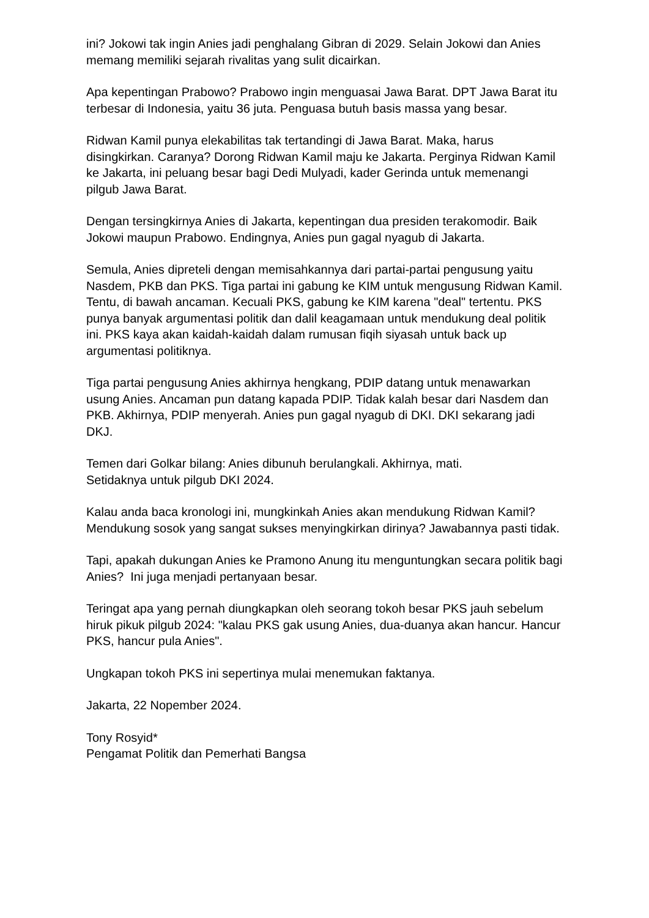ini? Jokowi tak ingin Anies jadi penghalang Gibran di 2029. Selain Jokowi dan Anies memang memiliki sejarah rivalitas yang sulit dicairkan.
Apa kepentingan Prabowo? Prabowo ingin menguasai Jawa Barat. DPT Jawa Barat itu terbesar di Indonesia, yaitu 36 juta. Penguasa butuh basis massa yang besar.
Ridwan Kamil punya elekabilitas tak tertandingi di Jawa Barat. Maka, harus disingkirkan. Caranya? Dorong Ridwan Kamil maju ke Jakarta. Perginya Ridwan Kamil ke Jakarta, ini peluang besar bagi Dedi Mulyadi, kader Gerinda untuk memenangi pilgub Jawa Barat.
Dengan tersingkirnya Anies di Jakarta, kepentingan dua presiden terakomodir. Baik Jokowi maupun Prabowo. Endingnya, Anies pun gagal nyagub di Jakarta.
Semula, Anies dipreteli dengan memisahkannya dari partai-partai pengusung yaitu Nasdem, PKB dan PKS. Tiga partai ini gabung ke KIM untuk mengusung Ridwan Kamil. Tentu, di bawah ancaman. Kecuali PKS, gabung ke KIM karena "deal" tertentu. PKS punya banyak argumentasi politik dan dalil keagamaan untuk mendukung deal politik ini. PKS kaya akan kaidah-kaidah dalam rumusan fiqih siyasah untuk back up argumentasi politiknya.
Tiga partai pengusung Anies akhirnya hengkang, PDIP datang untuk menawarkan usung Anies. Ancaman pun datang kapada PDIP. Tidak kalah besar dari Nasdem dan PKB. Akhirnya, PDIP menyerah. Anies pun gagal nyagub di DKI. DKI sekarang jadi DKJ.
Temen dari Golkar bilang: Anies dibunuh berulangkali. Akhirnya, mati.
Setidaknya untuk pilgub DKI 2024.
Kalau anda baca kronologi ini, mungkinkah Anies akan mendukung Ridwan Kamil? Mendukung sosok yang sangat sukses menyingkirkan dirinya? Jawabannya pasti tidak.
Tapi, apakah dukungan Anies ke Pramono Anung itu menguntungkan secara politik bagi Anies? Ini juga menjadi pertanyaan besar.
Teringat apa yang pernah diungkapkan oleh seorang tokoh besar PKS jauh sebelum hiruk pikuk pilgub 2024: "kalau PKS gak usung Anies, dua-duanya akan hancur. Hancur PKS, hancur pula Anies".
Ungkapan tokoh PKS ini sepertinya mulai menemukan faktanya.
Jakarta, 22 Nopember 2024.
Tony Rosyid*
Pengamat Politik dan Pemerhati Bangsa